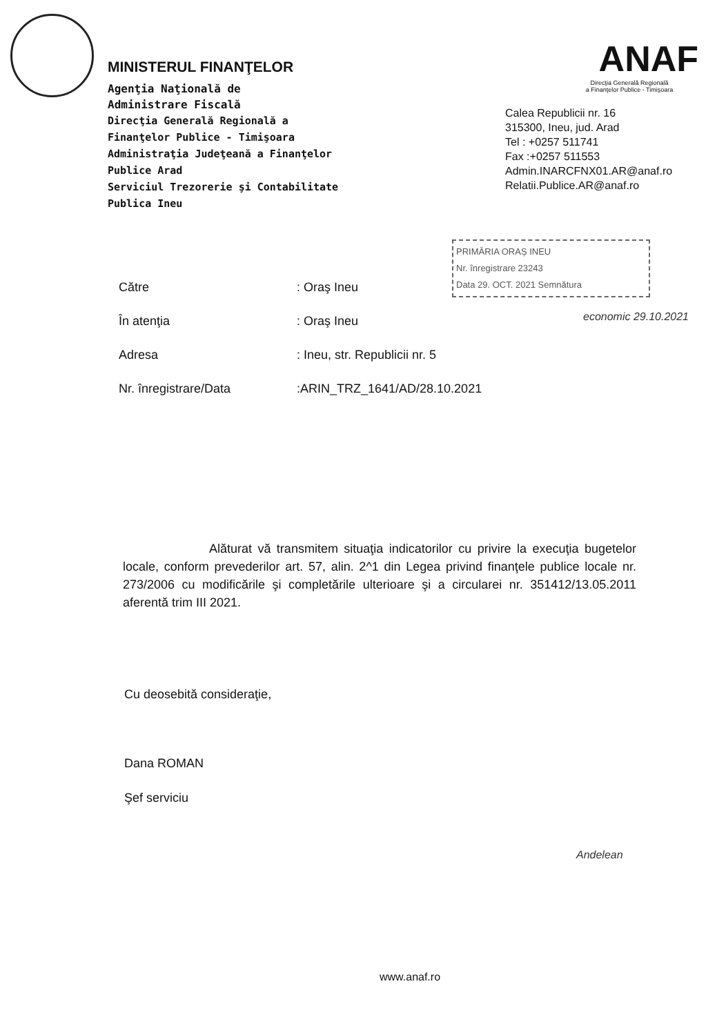MINISTERUL FINANŢELOR
Agenţia Naţională de
Administrare Fiscală
Direcţia Generală Regională a
Finanţelor Publice - Timişoara
Administraţia Judeţeană a Finanţelor
Publice Arad
Serviciul Trezorerie şi Contabilitate
Publica Ineu
ANAF
Direcţia Generală Regională
a Finanţelor Publice - Timişoara
Calea Republicii nr. 16
315300, Ineu, jud. Arad
Tel : +0257 511741
Fax :+0257 511553
Admin.INARCFNX01.AR@anaf.ro
Relatii.Publice.AR@anaf.ro
PRIMĂRIA ORAȘ INEU
Nr. înregistrare 23243
Data 29. OCT. 2021 Semnătura
Către: Oraş Ineu
În atenţia: Oraş Ineu
Adresa: Ineu, str. Republicii nr. 5
Nr. înregistrare/Data:ARIN_TRZ_1641/AD/28.10.2021
Alăturat vă transmitem situaţia indicatorilor cu privire la execuţia bugetelor locale, conform prevederilor art. 57, alin. 2^1 din Legea privind finanţele publice locale nr. 273/2006 cu modificările şi completările ulterioare şi a circularei nr. 351412/13.05.2011 aferentă trim III 2021.
Cu deosebită consideraţie,
Dana ROMAN
Şef serviciu
economic 29.10.2021
Andelean
www.anaf.ro